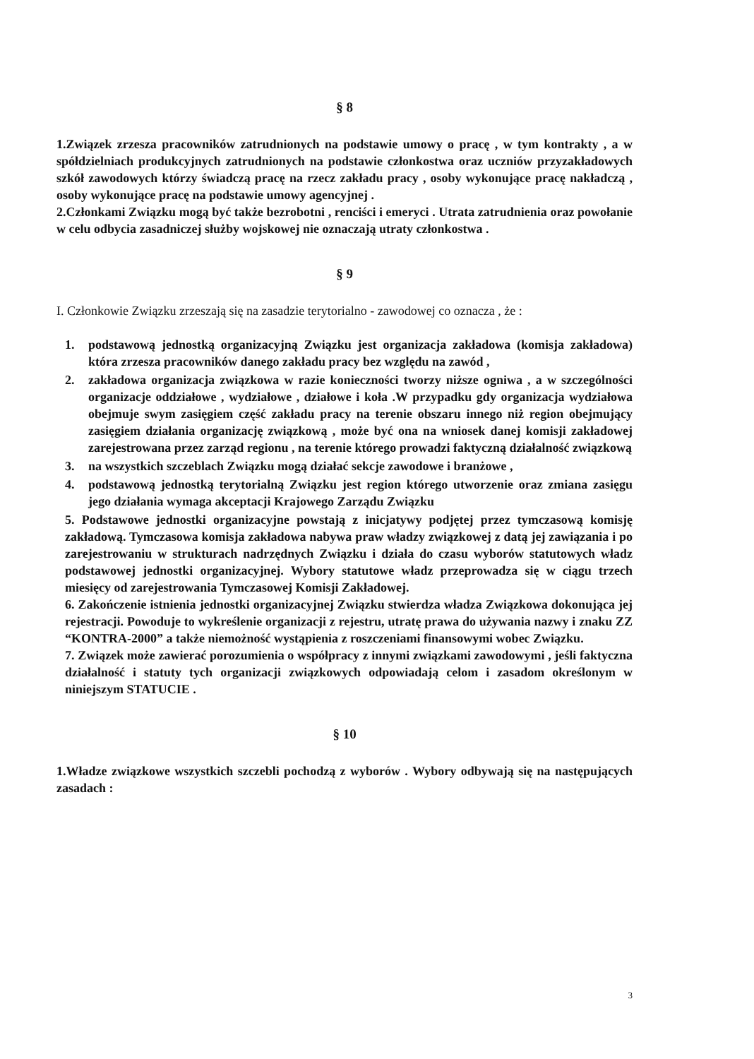§ 8
1.Związek zrzesza pracowników zatrudnionych na podstawie umowy o pracę , w tym kontrakty , a w spółdzielniach produkcyjnych zatrudnionych na podstawie członkostwa oraz uczniów przyzakładowych szkół zawodowych którzy świadczą pracę na rzecz zakładu pracy , osoby wykonujące pracę nakładczą , osoby wykonujące pracę na podstawie umowy agencyjnej .
2.Członkami Związku mogą być także bezrobotni , renciści i emeryci . Utrata zatrudnienia oraz powołanie w celu odbycia zasadniczej służby wojskowej nie oznaczają utraty członkostwa .
§ 9
I. Członkowie Związku zrzeszają się na zasadzie terytorialno - zawodowej co oznacza , że :
1. podstawową jednostką organizacyjną Związku jest organizacja zakładowa (komisja zakładowa) która zrzesza pracowników danego zakładu pracy bez względu na zawód ,
2. zakładowa organizacja związkowa w razie konieczności tworzy niższe ogniwa , a w szczególności organizacje oddziałowe , wydziałowe , działowe i koła .W przypadku gdy organizacja wydziałowa obejmuje swym zasięgiem część zakładu pracy na terenie obszaru innego niż region obejmujący zasięgiem działania organizację związkową , może być ona na wniosek danej komisji zakładowej zarejestrowana przez zarząd regionu , na terenie którego prowadzi faktyczną działalność związkową
3. na wszystkich szczeblach Związku mogą działać sekcje zawodowe i branżowe ,
4. podstawową jednostką terytorialną Związku jest region którego utworzenie oraz zmiana zasięgu jego działania wymaga akceptacji Krajowego Zarządu Związku
5. Podstawowe jednostki organizacyjne powstają z inicjatywy podjętej przez tymczasową komisję zakładową. Tymczasowa komisja zakładowa nabywa praw władzy związkowej z datą jej zawiązania i po zarejestrowaniu w strukturach nadrzędnych Związku i działa do czasu wyborów statutowych władz podstawowej jednostki organizacyjnej. Wybory statutowe władz przeprowadza się w ciągu trzech miesięcy od zarejestrowania Tymczasowej Komisji Zakładowej.
6. Zakończenie istnienia jednostki organizacyjnej Związku stwierdza władza Związkowa dokonująca jej rejestracji. Powoduje to wykreślenie organizacji z rejestru, utratę prawa do używania nazwy i znaku ZZ “KONTRA-2000” a także niemożność wystąpienia z roszczeniami finansowymi wobec Związku.
7. Związek może zawierać porozumienia o współpracy z innymi związkami zawodowymi , jeśli faktyczna działalność i statuty tych organizacji związkowych odpowiadają celom i zasadom określonym w niniejszym STATUCIE .
§ 10
1.Władze związkowe wszystkich szczebli pochodzą z wyborów . Wybory odbywają się na następujących zasadach :
3